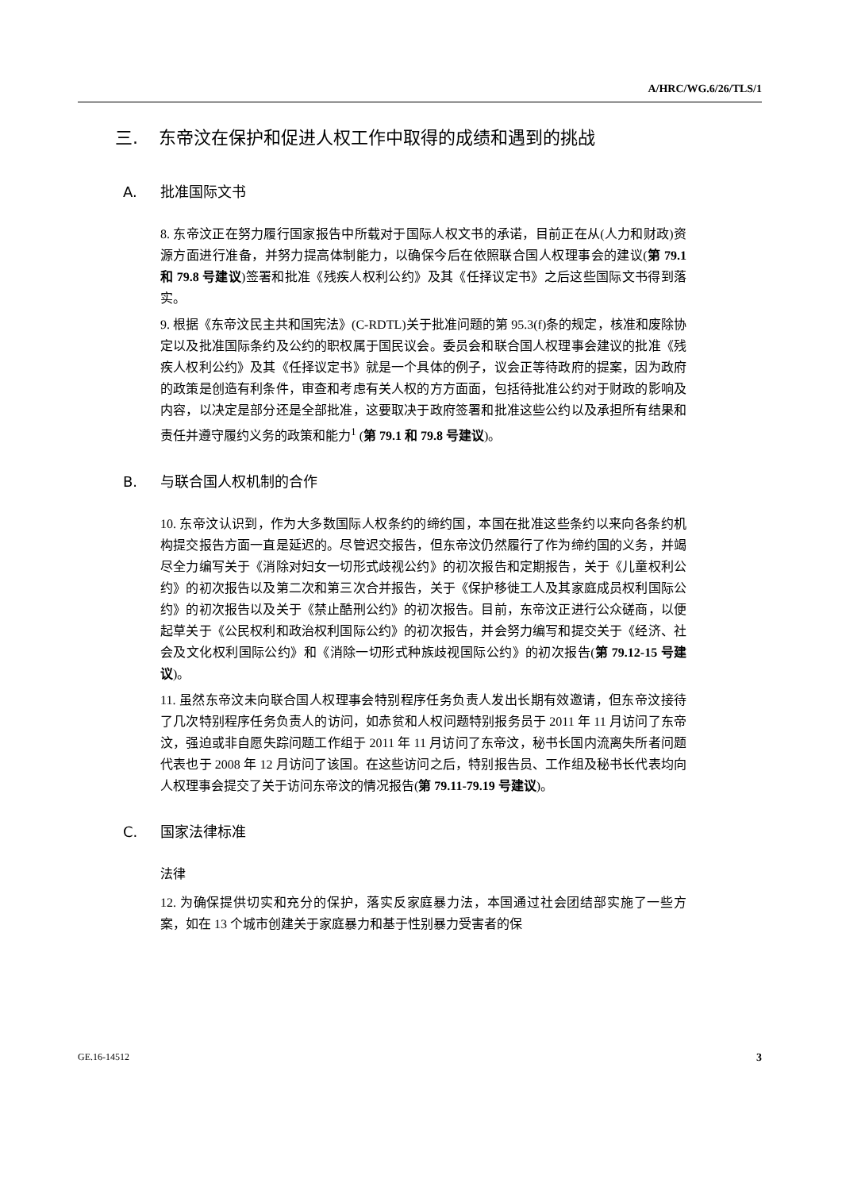A/HRC/WG.6/26/TLS/1
三. 东帝汶在保护和促进人权工作中取得的成绩和遇到的挑战
A. 批准国际文书
8. 东帝汶正在努力履行国家报告中所载对于国际人权文书的承诺，目前正在从(人力和财政)资源方面进行准备，并努力提高体制能力，以确保今后在依照联合国人权理事会的建议(第 79.1 和 79.8 号建议)签署和批准《残疾人权利公约》及其《任择议定书》之后这些国际文书得到落实。
9. 根据《东帝汶民主共和国宪法》(C-RDTL)关于批准问题的第 95.3(f)条的规定，核准和废除协定以及批准国际条约及公约的职权属于国民议会。委员会和联合国人权理事会建议的批准《残疾人权利公约》及其《任择议定书》就是一个具体的例子，议会正等待政府的提案，因为政府的政策是创造有利条件，审查和考虑有关人权的方方面面，包括待批准公约对于财政的影响及内容，以决定是部分还是全部批准，这要取决于政府签署和批准这些公约以及承担所有结果和责任并遵守履约义务的政策和能力<sup>1</sup> (第 79.1 和 79.8 号建议)。
B. 与联合国人权机制的合作
10. 东帝汶认识到，作为大多数国际人权条约的缔约国，本国在批准这些条约以来向各条约机构提交报告方面一直是延迟的。尽管迟交报告，但东帝汶仍然履行了作为缔约国的义务，并竭尽全力编写关于《消除对妇女一切形式歧视公约》的初次报告和定期报告，关于《儿童权利公约》的初次报告以及第二次和第三次合并报告，关于《保护移徙工人及其家庭成员权利国际公约》的初次报告以及关于《禁止酷刑公约》的初次报告。目前，东帝汶正进行公众磋商，以便起草关于《公民权利和政治权利国际公约》的初次报告，并会努力编写和提交关于《经济、社会及文化权利国际公约》和《消除一切形式种族歧视国际公约》的初次报告(第 79.12-15 号建议)。
11. 虽然东帝汶未向联合国人权理事会特别程序任务负责人发出长期有效邀请，但东帝汶接待了几次特别程序任务负责人的访问，如赤贫和人权问题特别报务员于 2011 年 11 月访问了东帝汶，强迫或非自愿失踪问题工作组于 2011 年 11 月访问了东帝汶，秘书长国内流离失所者问题代表也于 2008 年 12 月访问了该国。在这些访问之后，特别报告员、工作组及秘书长代表均向人权理事会提交了关于访问东帝汶的情况报告(第 79.11-79.19 号建议)。
C. 国家法律标准
法律
12. 为确保提供切实和充分的保护，落实反家庭暴力法，本国通过社会团结部实施了一些方案，如在 13 个城市创建关于家庭暴力和基于性别暴力受害者的保
GE.16-14512 3